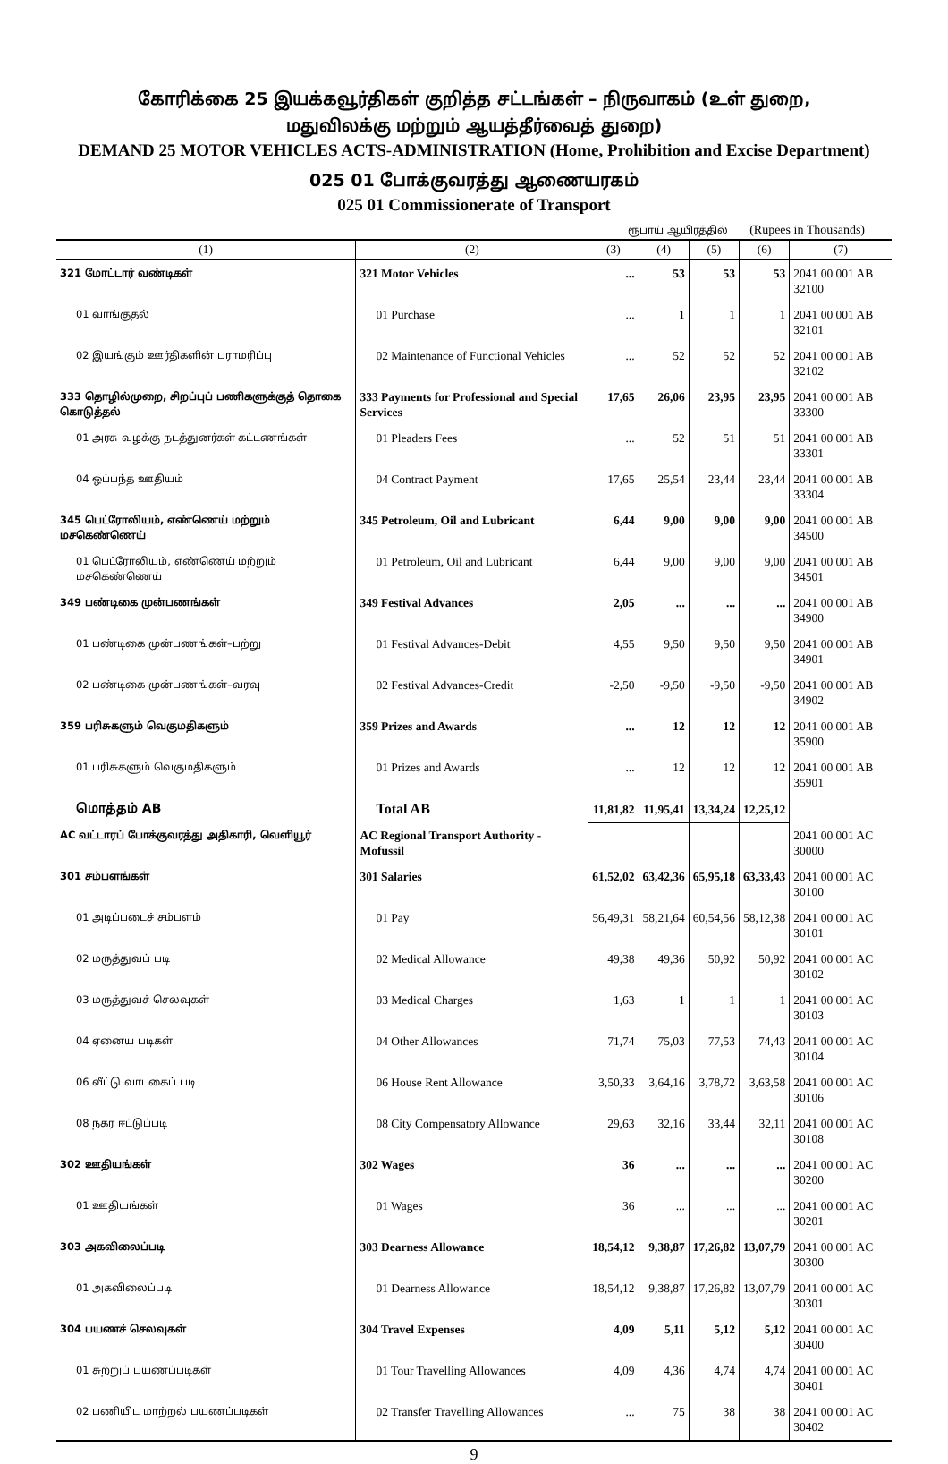கோரிக்கை 25 இயக்கவூர்திகள் குறித்த சட்டங்கள் – நிருவாகம் (உள் துறை,
மதுவிலக்கு மற்றும் ஆயத்தீர்வைத் துறை)
DEMAND 25 MOTOR VEHICLES ACTS-ADMINISTRATION (Home, Prohibition and Excise Department)
025 01 போக்குவரத்து ஆணையரகம்
025 01 Commissionerate of Transport
ரூபாய் ஆயிரத்தில் (Rupees in Thousands)
| (1) | (2) | (3) | (4) | (5) | (6) | (7) |
| --- | --- | --- | --- | --- | --- | --- |
| 321 மோட்டார் வண்டிகள் | 321 Motor Vehicles | ... | 53 | 53 | 53 | 2041 00 001 AB 32100 |
| 01 வாங்குதல் | 01 Purchase | ... | 1 | 1 | 1 | 2041 00 001 AB 32101 |
| 02 இயங்கும் ஊர்திகளின் பராமரிப்பு | 02 Maintenance of Functional Vehicles | ... | 52 | 52 | 52 | 2041 00 001 AB 32102 |
| 333 தொழில்முறை, சிறப்புப் பணிகளுக்குத் தொகை கொடுத்தல் | 333 Payments for Professional and Special Services | 17,65 | 26,06 | 23,95 | 23,95 | 2041 00 001 AB 33300 |
| 01 அரசு வழக்கு நடத்துனர்கள் கட்டணங்கள் | 01 Pleaders Fees | ... | 52 | 51 | 51 | 2041 00 001 AB 33301 |
| 04 ஒப்பந்த ஊதியம் | 04 Contract Payment | 17,65 | 25,54 | 23,44 | 23,44 | 2041 00 001 AB 33304 |
| 345 பெட்ரோலியம், எண்ணெய் மற்றும் மசகெண்ணெய் | 345 Petroleum, Oil and Lubricant | 6,44 | 9,00 | 9,00 | 9,00 | 2041 00 001 AB 34500 |
| 01 பெட்ரோலியம், எண்ணெய் மற்றும் மசகெண்ணெய் | 01 Petroleum, Oil and Lubricant | 6,44 | 9,00 | 9,00 | 9,00 | 2041 00 001 AB 34501 |
| 349 பண்டிகை முன்பணங்கள் | 349 Festival Advances | 2,05 | ... | ... | ... | 2041 00 001 AB 34900 |
| 01 பண்டிகை முன்பணங்கள்–பற்று | 01 Festival Advances-Debit | 4,55 | 9,50 | 9,50 | 9,50 | 2041 00 001 AB 34901 |
| 02 பண்டிகை முன்பணங்கள்–வரவு | 02 Festival Advances-Credit | -2,50 | -9,50 | -9,50 | -9,50 | 2041 00 001 AB 34902 |
| 359 பரிசுகளும் வெகுமதிகளும் | 359 Prizes and Awards | ... | 12 | 12 | 12 | 2041 00 001 AB 35900 |
| 01 பரிசுகளும் வெகுமதிகளும் | 01 Prizes and Awards | ... | 12 | 12 | 12 | 2041 00 001 AB 35901 |
| மொத்தம் AB | Total AB | 11,81,82 | 11,95,41 | 13,34,24 | 12,25,12 | |
| AC வட்டாரப் போக்குவரத்து அதிகாரி, வெளியூர் | AC Regional Transport Authority - Mofussil | | | | | 2041 00 001 AC 30000 |
| 301 சம்பளங்கள் | 301 Salaries | 61,52,02 | 63,42,36 | 65,95,18 | 63,33,43 | 2041 00 001 AC 30100 |
| 01 அடிப்படைச் சம்பளம் | 01 Pay | 56,49,31 | 58,21,64 | 60,54,56 | 58,12,38 | 2041 00 001 AC 30101 |
| 02 மருத்துவப் படி | 02 Medical Allowance | 49,38 | 49,36 | 50,92 | 50,92 | 2041 00 001 AC 30102 |
| 03 மருத்துவச் செலவுகள் | 03 Medical Charges | 1,63 | 1 | 1 | 1 | 2041 00 001 AC 30103 |
| 04 ஏனைய படிகள் | 04 Other Allowances | 71,74 | 75,03 | 77,53 | 74,43 | 2041 00 001 AC 30104 |
| 06 வீட்டு வாடகைப் படி | 06 House Rent Allowance | 3,50,33 | 3,64,16 | 3,78,72 | 3,63,58 | 2041 00 001 AC 30106 |
| 08 நகர ஈட்டுப்படி | 08 City Compensatory Allowance | 29,63 | 32,16 | 33,44 | 32,11 | 2041 00 001 AC 30108 |
| 302 ஊதியங்கள் | 302 Wages | 36 | ... | ... | ... | 2041 00 001 AC 30200 |
| 01 ஊதியங்கள் | 01 Wages | 36 | ... | ... | ... | 2041 00 001 AC 30201 |
| 303 அகவிலைப்படி | 303 Dearness Allowance | 18,54,12 | 9,38,87 | 17,26,82 | 13,07,79 | 2041 00 001 AC 30300 |
| 01 அகவிலைப்படி | 01 Dearness Allowance | 18,54,12 | 9,38,87 | 17,26,82 | 13,07,79 | 2041 00 001 AC 30301 |
| 304 பயணச் செலவுகள் | 304 Travel Expenses | 4,09 | 5,11 | 5,12 | 5,12 | 2041 00 001 AC 30400 |
| 01 சுற்றுப் பயணப்படிகள் | 01 Tour Travelling Allowances | 4,09 | 4,36 | 4,74 | 4,74 | 2041 00 001 AC 30401 |
| 02 பணியிட மாற்றல் பயணப்படிகள் | 02 Transfer Travelling Allowances | ... | 75 | 38 | 38 | 2041 00 001 AC 30402 |
9